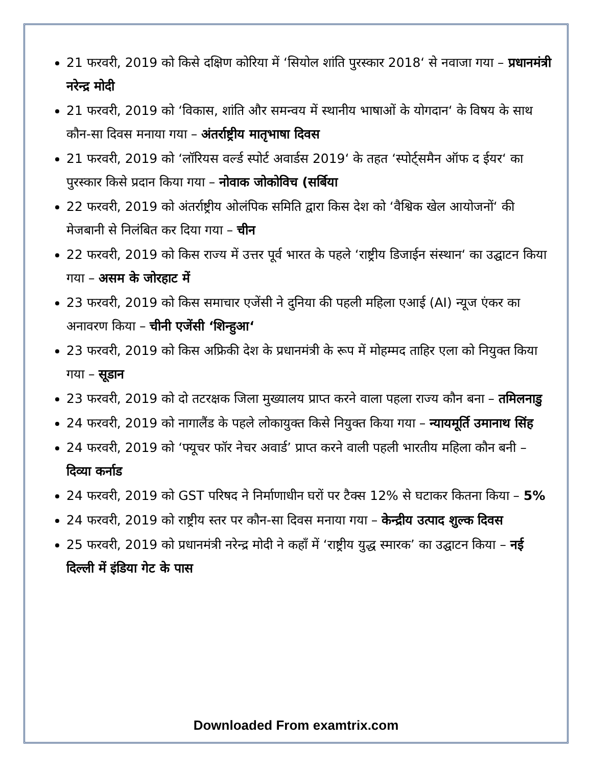21 फरवरी, 2019 को किसे दक्षिण कोरिया में ‘सियोल शांति पुरस्कार 2018‘ से नवाजा गया – प्रधानमंत्री नरेन्द्र मोदी
21 फरवरी, 2019 को ‘विकास, शांति और समन्वय में स्थानीय भाषाओं के योगदान‘ के विषय के साथ कौन-सा दिवस मनाया गया – अंतर्राष्ट्रीय मातृभाषा दिवस
21 फरवरी, 2019 को ‘लॉरियस वर्ल्ड स्पोर्ट अवार्डस 2019‘ के तहत ‘स्पोर्ट्समैन ऑफ द ईयर‘ का पुरस्कार किसे प्रदान किया गया – नोवाक जोकोविच (सर्बिया
22 फरवरी, 2019 को अंतर्राष्ट्रीय ओलंपिक समिति द्वारा किस देश को ‘वैश्विक खेल आयोजनों‘ की मेजबानी से निलंबित कर दिया गया – चीन
22 फरवरी, 2019 को किस राज्य में उत्तर पूर्व भारत के पहले ‘राष्ट्रीय डिजाईन संस्थान‘ का उद्घाटन किया गया – असम के जोरहाट में
23 फरवरी, 2019 को किस समाचार एजेंसी ने दुनिया की पहली महिला एआई (AI) न्यूज एंकर का अनावरण किया – चीनी एजेंसी ‘शिन्हुआ‘
23 फरवरी, 2019 को किस अफ्रिकी देश के प्रधानमंत्री के रूप में मोहम्मद ताहिर एला को नियुक्त किया गया – सूडान
23 फरवरी, 2019 को दो तटरक्षक जिला मुख्यालय प्राप्त करने वाला पहला राज्य कौन बना – तमिलनाडु
24 फरवरी, 2019 को नागालैंड के पहले लोकायुक्त किसे नियुक्त किया गया – न्यायमूर्ति उमानाथ सिंह
24 फरवरी, 2019 को ‘फ्यूचर फॉर नेचर अवार्ड’ प्राप्त करने वाली पहली भारतीय महिला कौन बनी – दिव्या कर्नाड
24 फरवरी, 2019 को GST परिषद ने निर्माणाधीन घरों पर टैक्स 12% से घटाकर कितना किया – 5%
24 फरवरी, 2019 को राष्ट्रीय स्तर पर कौन-सा दिवस मनाया गया – केन्द्रीय उत्पाद शुल्क दिवस
25 फरवरी, 2019 को प्रधानमंत्री नरेन्द्र मोदी ने कहाँ में ‘राष्ट्रीय युद्ध स्मारक’ का उद्घाटन किया – नई दिल्ली में इंडिया गेट के पास
Downloaded From examtrix.com